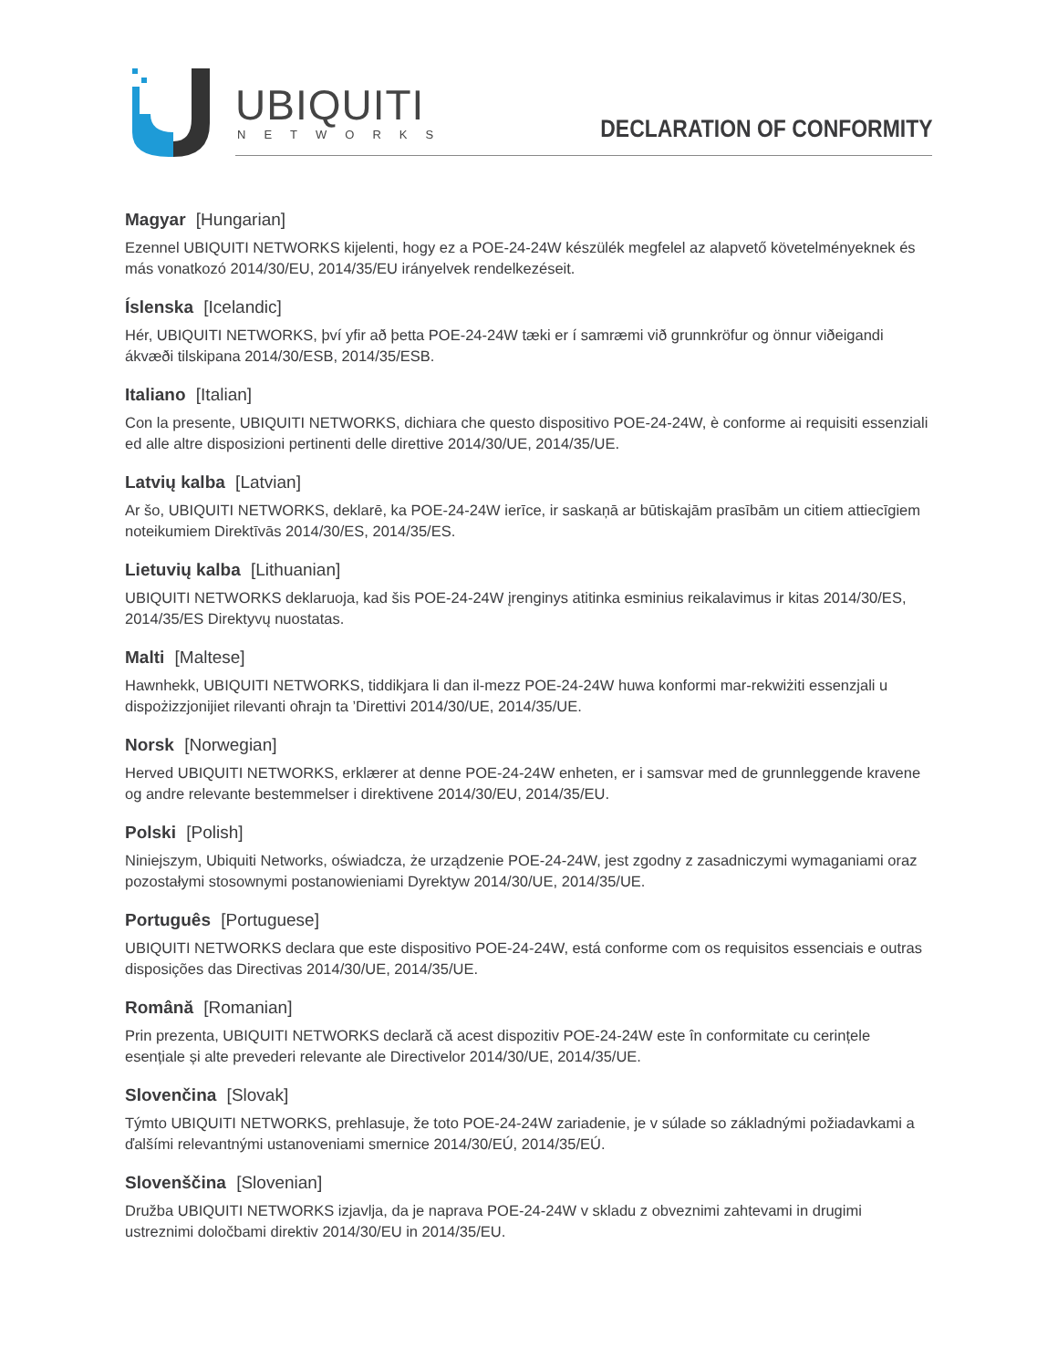UBIQUITI
NETWORKS DECLARATION OF CONFORMITY
Magyar [Hungarian]
Ezennel UBIQUITI NETWORKS kijelenti, hogy ez a POE-24-24W készülék megfelel az alapvető követelményeknek és más vonatkozó 2014/30/EU, 2014/35/EU irányelvek rendelkezéseit.
Íslenska [Icelandic]
Hér, UBIQUITI NETWORKS, því yfir að þetta POE-24-24W tæki er í samræmi við grunnkröfur og önnur viðeigandi ákvæði tilskipana 2014/30/ESB, 2014/35/ESB.
Italiano [Italian]
Con la presente, UBIQUITI NETWORKS, dichiara che questo dispositivo POE-24-24W, è conforme ai requisiti essenziali ed alle altre disposizioni pertinenti delle direttive 2014/30/UE, 2014/35/UE.
Latvių kalba [Latvian]
Ar šo, UBIQUITI NETWORKS, deklarē, ka POE-24-24W ierīce, ir saskaņā ar būtiskajām prasībām un citiem attiecīgiem noteikumiem Direktīvās 2014/30/ES, 2014/35/ES.
Lietuvių kalba [Lithuanian]
UBIQUITI NETWORKS deklaruoja, kad šis POE-24-24W įrenginys atitinka esminius reikalavimus ir kitas 2014/30/ES, 2014/35/ES Direktyvų nuostatas.
Malti [Maltese]
Hawnhekk, UBIQUITI NETWORKS, tiddikjara li dan il-mezz POE-24-24W huwa konformi mar-rekwiżiti essenzjali u dispożizzjonijiet rilevanti oħrajn ta ’Direttivi 2014/30/UE, 2014/35/UE.
Norsk [Norwegian]
Herved UBIQUITI NETWORKS, erklærer at denne POE-24-24W enheten, er i samsvar med de grunnleggende kravene og andre relevante bestemmelser i direktivene 2014/30/EU, 2014/35/EU.
Polski [Polish]
Niniejszym, Ubiquiti Networks, oświadcza, że urządzenie POE-24-24W, jest zgodny z zasadniczymi wymaganiami oraz pozostałymi stosownymi postanowieniami Dyrektyw 2014/30/UE, 2014/35/UE.
Português [Portuguese]
UBIQUITI NETWORKS declara que este dispositivo POE-24-24W, está conforme com os requisitos essenciais e outras disposições das Directivas 2014/30/UE, 2014/35/UE.
Română [Romanian]
Prin prezenta, UBIQUITI NETWORKS declară că acest dispozitiv POE-24-24W este în conformitate cu cerințele esențiale și alte prevederi relevante ale Directivelor 2014/30/UE, 2014/35/UE.
Slovenčina [Slovak]
Týmto UBIQUITI NETWORKS, prehlasuje, že toto POE-24-24W zariadenie, je v súlade so základnými požiadavkami a ďalšími relevantnými ustanoveniami smernice 2014/30/EÚ, 2014/35/EÚ.
Slovenščina [Slovenian]
Družba UBIQUITI NETWORKS izjavlja, da je naprava POE-24-24W v skladu z obveznimi zahtevami in drugimi ustreznimi določbami direktiv 2014/30/EU in 2014/35/EU.